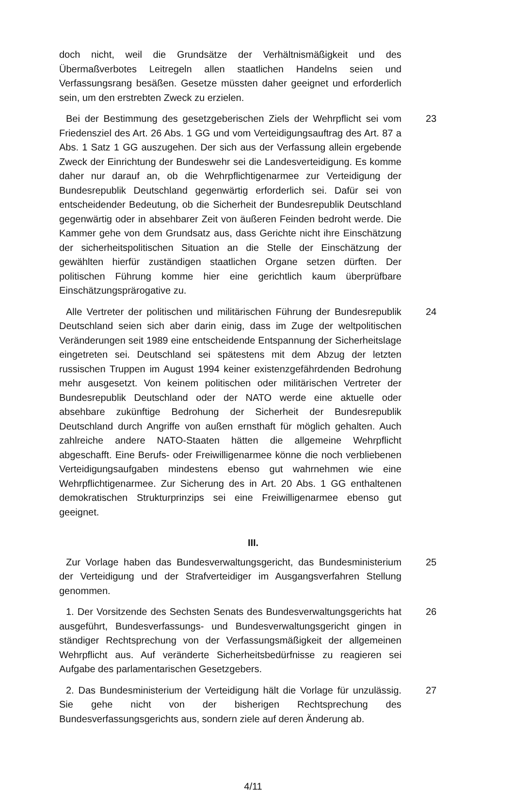doch nicht, weil die Grundsätze der Verhältnismäßigkeit und des Übermaßverbotes Leitregeln allen staatlichen Handelns seien und Verfassungsrang besäßen. Gesetze müssten daher geeignet und erforderlich sein, um den erstrebten Zweck zu erzielen.
Bei der Bestimmung des gesetzgeberischen Ziels der Wehrpflicht sei vom Friedensziel des Art. 26 Abs. 1 GG und vom Verteidigungsauftrag des Art. 87 a Abs. 1 Satz 1 GG auszugehen. Der sich aus der Verfassung allein ergebende Zweck der Einrichtung der Bundeswehr sei die Landesverteidigung. Es komme daher nur darauf an, ob die Wehrpflichtigenarmee zur Verteidigung der Bundesrepublik Deutschland gegenwärtig erforderlich sei. Dafür sei von entscheidender Bedeutung, ob die Sicherheit der Bundesrepublik Deutschland gegenwärtig oder in absehbarer Zeit von äußeren Feinden bedroht werde. Die Kammer gehe von dem Grundsatz aus, dass Gerichte nicht ihre Einschätzung der sicherheitspolitischen Situation an die Stelle der Einschätzung der gewählten hierfür zuständigen staatlichen Organe setzen dürften. Der politischen Führung komme hier eine gerichtlich kaum überprüfbare Einschätzungsprärogative zu.
23
Alle Vertreter der politischen und militärischen Führung der Bundesrepublik Deutschland seien sich aber darin einig, dass im Zuge der weltpolitischen Veränderungen seit 1989 eine entscheidende Entspannung der Sicherheitslage eingetreten sei. Deutschland sei spätestens mit dem Abzug der letzten russischen Truppen im August 1994 keiner existenzgefährdenden Bedrohung mehr ausgesetzt. Von keinem politischen oder militärischen Vertreter der Bundesrepublik Deutschland oder der NATO werde eine aktuelle oder absehbare zukünftige Bedrohung der Sicherheit der Bundesrepublik Deutschland durch Angriffe von außen ernsthaft für möglich gehalten. Auch zahlreiche andere NATO-Staaten hätten die allgemeine Wehrpflicht abgeschafft. Eine Berufs- oder Freiwilligenarmee könne die noch verbliebenen Verteidigungsaufgaben mindestens ebenso gut wahrnehmen wie eine Wehrpflichtigenarmee. Zur Sicherung des in Art. 20 Abs. 1 GG enthaltenen demokratischen Strukturprinzips sei eine Freiwilligenarmee ebenso gut geeignet.
24
III.
Zur Vorlage haben das Bundesverwaltungsgericht, das Bundesministerium der Verteidigung und der Strafverteidiger im Ausgangsverfahren Stellung genommen.
25
1. Der Vorsitzende des Sechsten Senats des Bundesverwaltungsgerichts hat ausgeführt, Bundesverfassungs- und Bundesverwaltungsgericht gingen in ständiger Rechtsprechung von der Verfassungsmäßigkeit der allgemeinen Wehrpflicht aus. Auf veränderte Sicherheitsbedürfnisse zu reagieren sei Aufgabe des parlamentarischen Gesetzgebers.
26
2. Das Bundesministerium der Verteidigung hält die Vorlage für unzulässig. Sie gehe nicht von der bisherigen Rechtsprechung des Bundesverfassungsgerichts aus, sondern ziele auf deren Änderung ab.
27
4/11